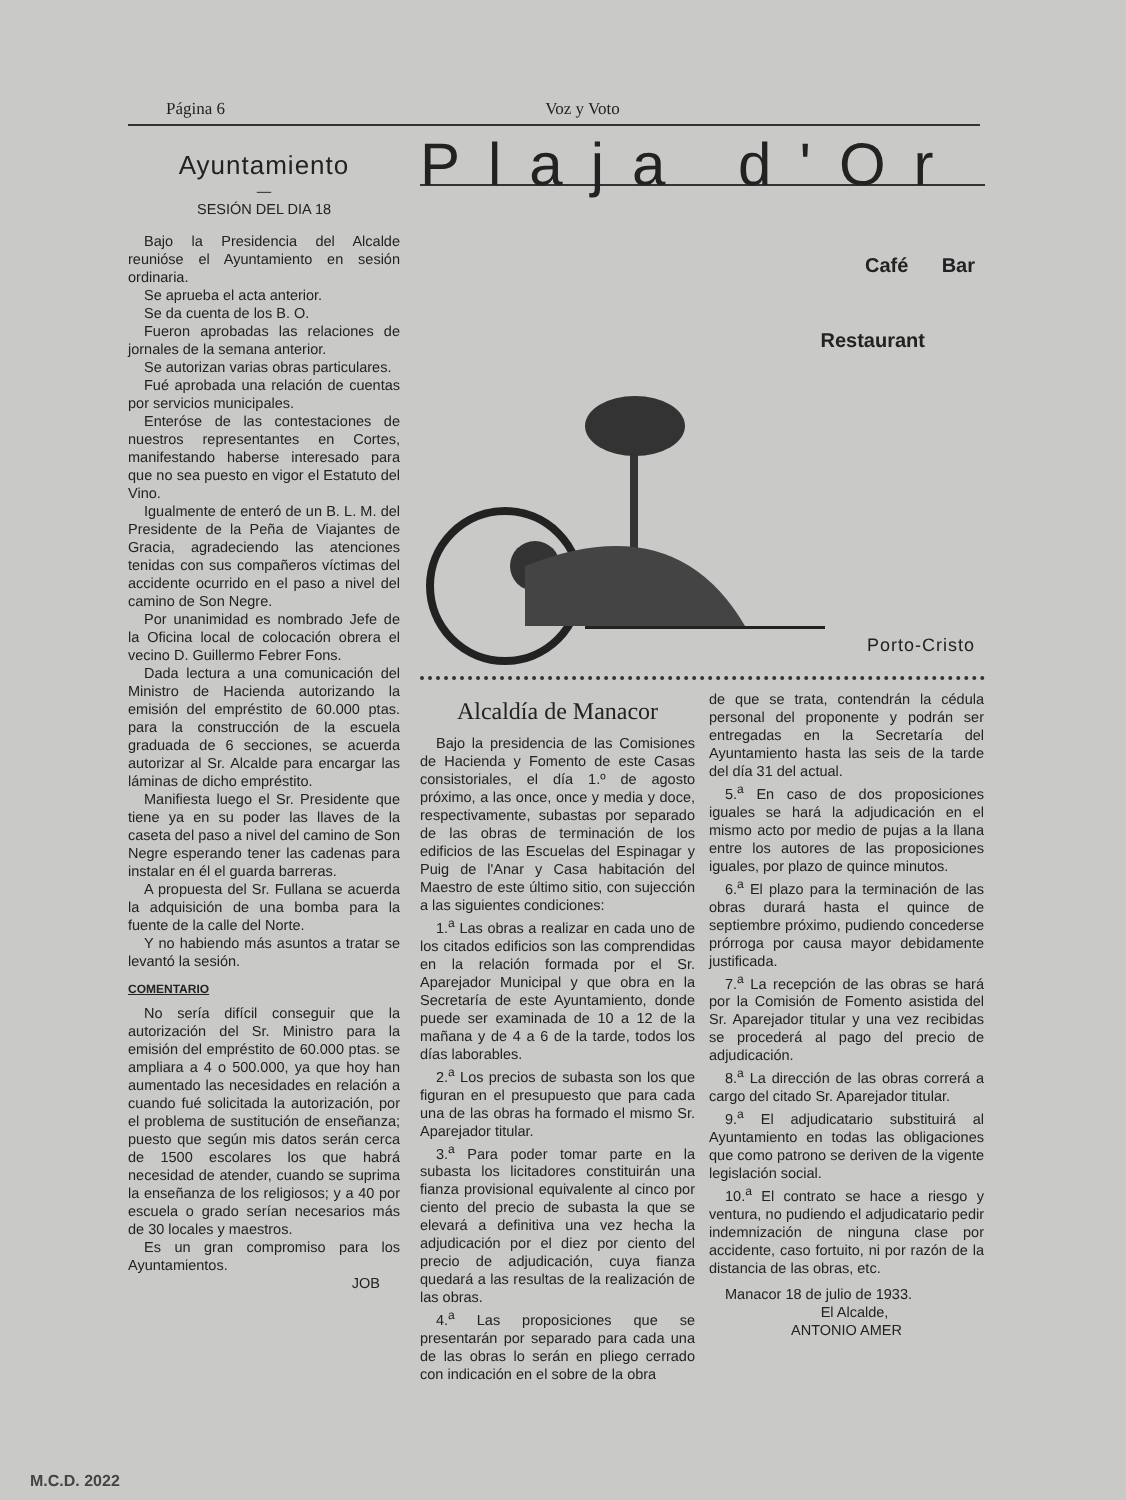Página 6 Voz y Voto
Ayuntamiento
—
SESIÓN DEL DIA 18
Bajo la Presidencia del Alcalde reunióse el Ayuntamiento en sesión ordinaria.
Se aprueba el acta anterior.
Se da cuenta de los B. O.
Fueron aprobadas las relaciones de jornales de la semana anterior.
Se autorizan varias obras particulares.
Fué aprobada una relación de cuentas por servicios municipales.
Enteróse de las contestaciones de nuestros representantes en Cortes, manifestando haberse interesado para que no sea puesto en vigor el Estatuto del Vino.
Igualmente de enteró de un B. L. M. del Presidente de la Peña de Viajantes de Gracia, agradeciendo las atenciones tenidas con sus compañeros víctimas del accidente ocurrido en el paso a nivel del camino de Son Negre.
Por unanimidad es nombrado Jefe de la Oficina local de colocación obrera el vecino D. Guillermo Febrer Fons.
Dada lectura a una comunicación del Ministro de Hacienda autorizando la emisión del empréstito de 60.000 ptas. para la construcción de la escuela graduada de 6 secciones, se acuerda autorizar al Sr. Alcalde para encargar las láminas de dicho empréstito.
Manifiesta luego el Sr. Presidente que tiene ya en su poder las llaves de la caseta del paso a nivel del camino de Son Negre esperando tener las cadenas para instalar en él el guarda barreras.
A propuesta del Sr. Fullana se acuerda la adquisición de una bomba para la fuente de la calle del Norte.
Y no habiendo más asuntos a tratar se levantó la sesión.
COMENTARIO
No sería difícil conseguir que la autorización del Sr. Ministro para la emisión del empréstito de 60.000 ptas. se ampliara a 4 o 500.000, ya que hoy han aumentado las necesidades en relación a cuando fué solicitada la autorización, por el problema de sustitución de enseñanza; puesto que según mis datos serán cerca de 1500 escolares los que habrá necesidad de atender, cuando se suprima la enseñanza de los religiosos; y a 40 por escuela o grado serían necesarios más de 30 locales y maestros.
Es un gran compromiso para los Ayuntamientos.
JOB
Plaja d'Or
Café Bar
Restaurant
Porto-Cristo
Alcaldía de Manacor
Bajo la presidencia de las Comisiones de Hacienda y Fomento de este Casas consistoriales, el día 1.º de agosto próximo, a las once, once y media y doce, respectivamente, subastas por separado de las obras de terminación de los edificios de las Escuelas del Espinagar y Puig de l'Anar y Casa habitación del Maestro de este último sitio, con sujección a las siguientes condiciones:
1.<sup>a</sup> Las obras a realizar en cada uno de los citados edificios son las comprendidas en la relación formada por el Sr. Aparejador Municipal y que obra en la Secretaría de este Ayuntamiento, donde puede ser examinada de 10 a 12 de la mañana y de 4 a 6 de la tarde, todos los días laborables.
2.<sup>a</sup> Los precios de subasta son los que figuran en el presupuesto que para cada una de las obras ha formado el mismo Sr. Aparejador titular.
3.<sup>a</sup> Para poder tomar parte en la subasta los licitadores constituirán una fianza provisional equivalente al cinco por ciento del precio de subasta la que se elevará a definitiva una vez hecha la adjudicación por el diez por ciento del precio de adjudicación, cuya fianza quedará a las resultas de la realización de las obras.
4.<sup>a</sup> Las proposiciones que se presentarán por separado para cada una de las obras lo serán en pliego cerrado con indicación en el sobre de la obra
de que se trata, contendrán la cédula personal del proponente y podrán ser entregadas en la Secretaría del Ayuntamiento hasta las seis de la tarde del día 31 del actual.
5.<sup>a</sup> En caso de dos proposiciones iguales se hará la adjudicación en el mismo acto por medio de pujas a la llana entre los autores de las proposiciones iguales, por plazo de quince minutos.
6.<sup>a</sup> El plazo para la terminación de las obras durará hasta el quince de septiembre próximo, pudiendo concederse prórroga por causa mayor debidamente justificada.
7.<sup>a</sup> La recepción de las obras se hará por la Comisión de Fomento asistida del Sr. Aparejador titular y una vez recibidas se procederá al pago del precio de adjudicación.
8.<sup>a</sup> La dirección de las obras correrá a cargo del citado Sr. Aparejador titular.
9.<sup>a</sup> El adjudicatario substituirá al Ayuntamiento en todas las obligaciones que como patrono se deriven de la vigente legislación social.
10.<sup>a</sup> El contrato se hace a riesgo y ventura, no pudiendo el adjudicatario pedir indemnización de ninguna clase por accidente, caso fortuito, ni por razón de la distancia de las obras, etc.
Manacor 18 de julio de 1933.
El Alcalde,
ANTONIO AMER
M.C.D. 2022